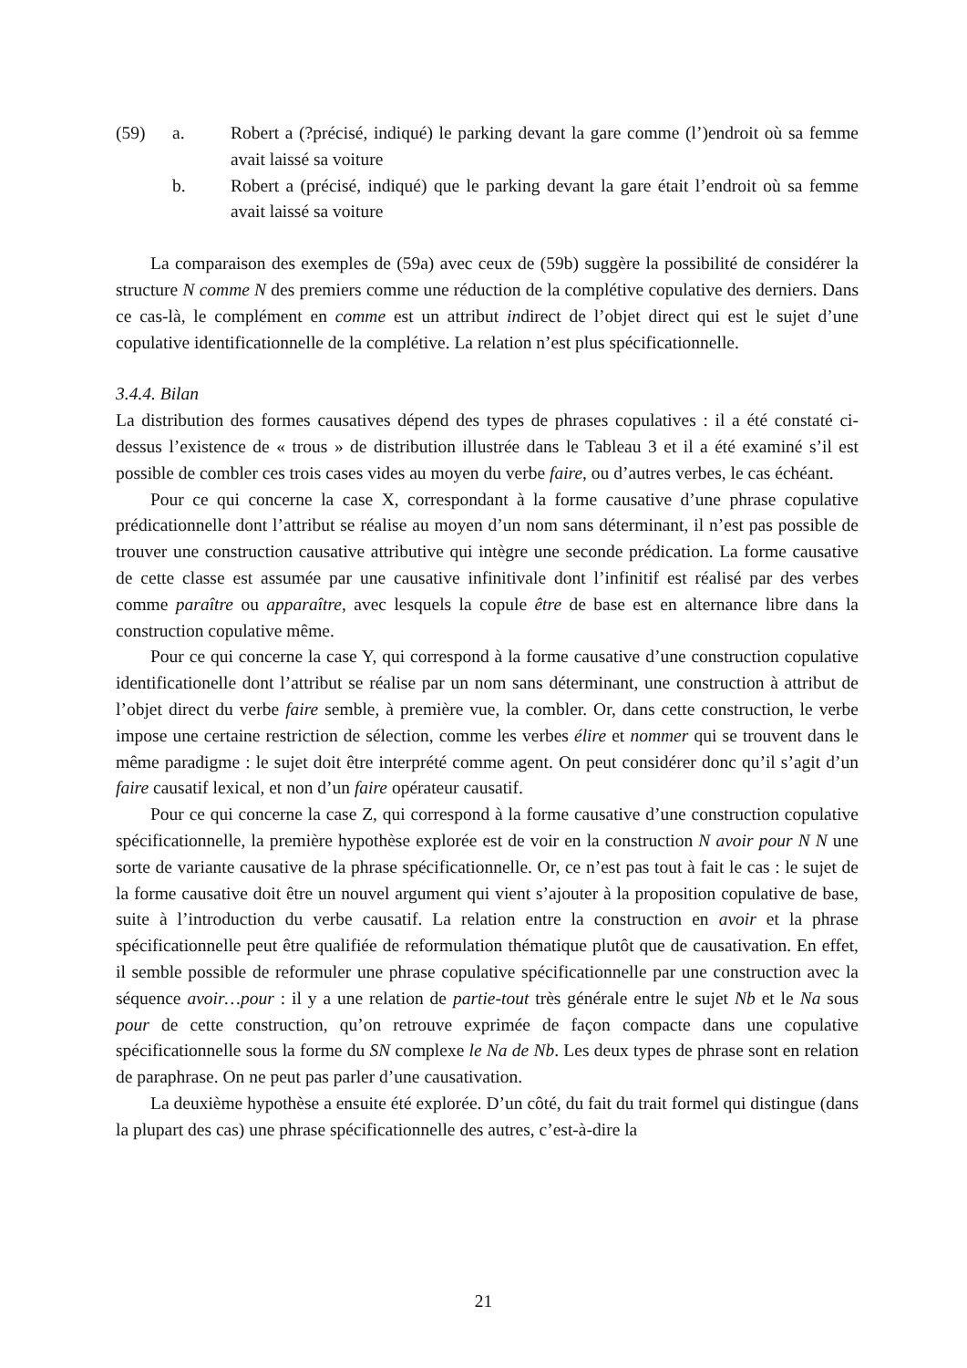(59) a. Robert a (?précisé, indiqué) le parking devant la gare comme (l’)endroit où sa femme avait laissé sa voiture
b. Robert a (précisé, indiqué) que le parking devant la gare était l’endroit où sa femme avait laissé sa voiture
La comparaison des exemples de (59a) avec ceux de (59b) suggère la possibilité de considérer la structure N comme N des premiers comme une réduction de la complétive copulative des derniers. Dans ce cas-là, le complément en comme est un attribut indirect de l’objet direct qui est le sujet d’une copulative identificationnelle de la complétive. La relation n’est plus spécificationnelle.
3.4.4. Bilan
La distribution des formes causatives dépend des types de phrases copulatives : il a été constaté ci-dessus l’existence de « trous » de distribution illustrée dans le Tableau 3 et il a été examiné s’il est possible de combler ces trois cases vides au moyen du verbe faire, ou d’autres verbes, le cas échéant.
Pour ce qui concerne la case X, correspondant à la forme causative d’une phrase copulative prédicationnelle dont l’attribut se réalise au moyen d’un nom sans déterminant, il n’est pas possible de trouver une construction causative attributive qui intègre une seconde prédication. La forme causative de cette classe est assumée par une causative infinitivale dont l’infinitif est réalisé par des verbes comme paraître ou apparaître, avec lesquels la copule être de base est en alternance libre dans la construction copulative même.
Pour ce qui concerne la case Y, qui correspond à la forme causative d’une construction copulative identificationelle dont l’attribut se réalise par un nom sans déterminant, une construction à attribut de l’objet direct du verbe faire semble, à première vue, la combler. Or, dans cette construction, le verbe impose une certaine restriction de sélection, comme les verbes élire et nommer qui se trouvent dans le même paradigme : le sujet doit être interprété comme agent. On peut considérer donc qu’il s’agit d’un faire causatif lexical, et non d’un faire opérateur causatif.
Pour ce qui concerne la case Z, qui correspond à la forme causative d’une construction copulative spécificationnelle, la première hypothèse explorée est de voir en la construction N avoir pour N N une sorte de variante causative de la phrase spécificationnelle. Or, ce n’est pas tout à fait le cas : le sujet de la forme causative doit être un nouvel argument qui vient s’ajouter à la proposition copulative de base, suite à l’introduction du verbe causatif. La relation entre la construction en avoir et la phrase spécificationnelle peut être qualifiée de reformulation thématique plutôt que de causativation. En effet, il semble possible de reformuler une phrase copulative spécificationnelle par une construction avec la séquence avoir…pour : il y a une relation de partie-tout très générale entre le sujet Nb et le Na sous pour de cette construction, qu’on retrouve exprimée de façon compacte dans une copulative spécificationnelle sous la forme du SN complexe le Na de Nb. Les deux types de phrase sont en relation de paraphrase. On ne peut pas parler d’une causativation.
La deuxième hypothèse a ensuite été explorée. D’un côté, du fait du trait formel qui distingue (dans la plupart des cas) une phrase spécificationnelle des autres, c’est-à-dire la
21